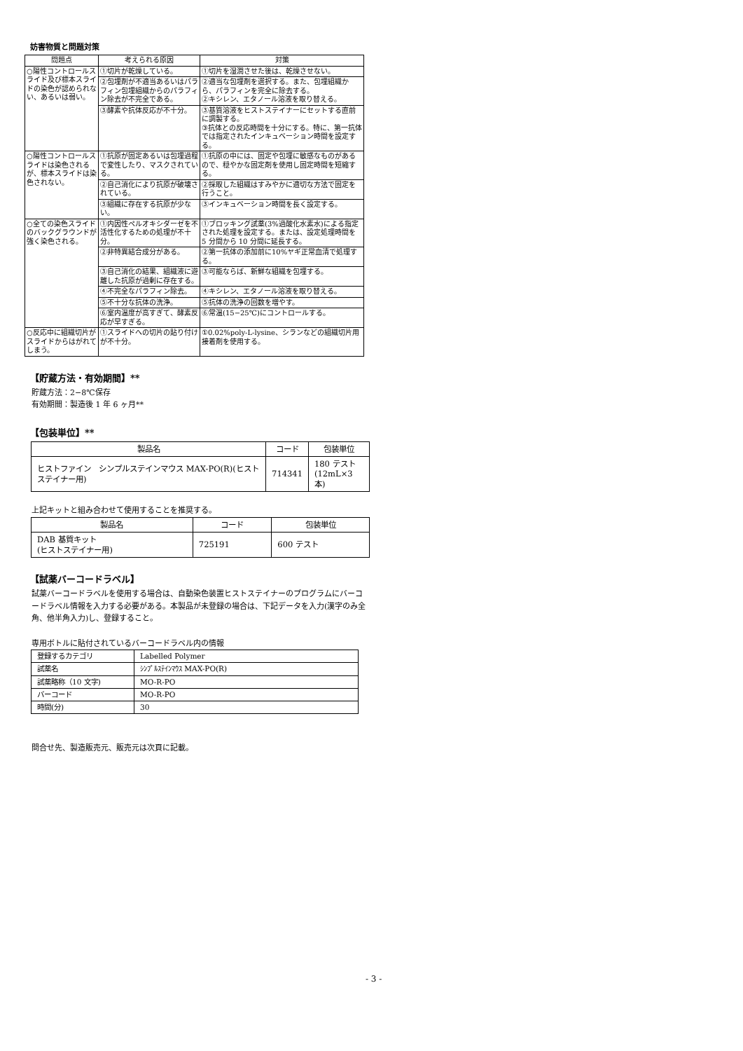妨害物質と問題対策
| 問題点 | 考えられる原因 | 対策 |
| --- | --- | --- |
| ○陽性コントロールスライド及び標本スライドの染色が認められない、あるいは弱い。 | ①切片が乾燥している。 | ①切片を湿潤させた後は、乾燥させない。 |
| | ②包埋剤が不適当あるいはパラフィン包埋組織からのパラフィン除去が不完全である。 | ②適当な包埋剤を選択する。また、包埋組織から、パラフィンを完全に除去する。 ②キシレン、エタノール溶液を取り替える。 |
| | ③酵素や抗体反応が不十分。 | ③基質溶液をヒストステイナーにセットする直前に調製する。 ③抗体との反応時間を十分にする。特に、第一抗体では指定されたインキュベーション時間を設定する。 |
| ○陽性コントロールスライドは染色されるが、標本スライドは染色されない。 | ①抗原が固定あるいは包埋過程で変性したり、マスクされている。 | ①抗原の中には、固定や包埋に敏感なものがあるので、穏やかな固定剤を使用し固定時間を短縮する。 |
| | ②自己消化により抗原が破壊されている。 | ②採取した組織はすみやかに適切な方法で固定を行うこと。 |
| | ③組織に存在する抗原が少ない。 | ③インキュベーション時間を長く設定する。 |
| ○全ての染色スライドのバックグラウンドが強く染色される。 | ①内因性ペルオキシダーゼを不活性化するための処理が不十分。 | ①ブロッキング試薬(3%過酸化水素水)による指定された処理を設定する。または、設定処理時間を 5 分間から 10 分間に延長する。 |
| | ②非特異結合成分がある。 | ②第一抗体の添加前に10%ヤギ正常血清で処理する。 |
| | ③自己消化の結果、組織液に遊離した抗原が過剰に存在する。 | ③可能ならば、新鮮な組織を包埋する。 |
| | ④不完全なパラフィン除去。 | ④キシレン、エタノール溶液を取り替える。 |
| | ⑤不十分な抗体の洗浄。 | ⑤抗体の洗浄の回数を増やす。 |
| | ⑥室内温度が高すぎて、酵素反応が早すぎる。 | ⑥常温(15−25℃)にコントロールする。 |
| ○反応中に組織切片がスライドからはがれてしまう。 | ①スライドへの切片の貼り付けが不十分。 | ①0.02%poly-L-lysine、シランなどの組織切片用接着剤を使用する。 |
【貯蔵方法・有効期間】**
貯蔵方法：2−8℃保存
有効期間：製造後 1 年 6 ヶ月**
【包装単位】**
| 製品名 | コード | 包装単位 |
| --- | --- | --- |
| ヒストファイン シンプルステインマウス MAX-PO(R)(ヒストステイナー用) | 714341 | 180 テスト (12mL×3 本) |
上記キットと組み合わせて使用することを推奨する。
| 製品名 | コード | 包装単位 |
| --- | --- | --- |
| DAB 基質キット (ヒストステイナー用) | 725191 | 600 テスト |
【試薬バーコードラベル】
試薬バーコードラベルを使用する場合は、自動染色装置ヒストステイナーのプログラムにバーコードラベル情報を入力する必要がある。本製品が未登録の場合は、下記データを入力(漢字のみ全角、他半角入力)し、登録すること。
専用ボトルに貼付されているバーコードラベル内の情報
| 登録するカテゴリ | Labelled Polymer |
| 試薬名 | ｼﾝﾌﾟﾙｽﾃｲﾝﾏｳｽ MAX-PO(R) |
| 試薬略称（10 文字) | MO-R-PO |
| バーコード | MO-R-PO |
| 時間(分) | 30 |
問合せ先、製造販売元、販売元は次頁に記載。
- 3 -